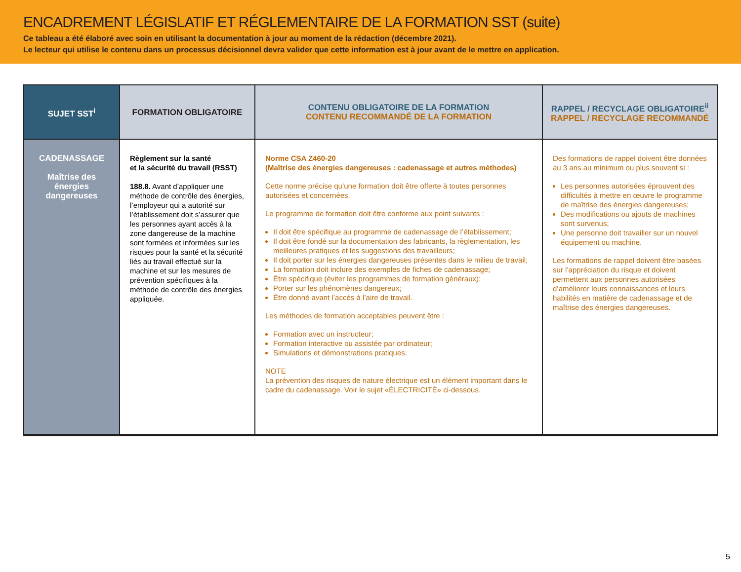ENCADREMENT LÉGISLATIF ET RÉGLEMENTAIRE DE LA FORMATION SST (suite)
Ce tableau a été élaboré avec soin en utilisant la documentation à jour au moment de la rédaction (décembre 2021).
Le lecteur qui utilise le contenu dans un processus décisionnel devra valider que cette information est à jour avant de le mettre en application.
| SUJET SST<sup>i</sup> | FORMATION OBLIGATOIRE | CONTENU OBLIGATOIRE DE LA FORMATION CONTENU RECOMMANDÉ DE LA FORMATION | RAPPEL / RECYCLAGE OBLIGATOIRE<sup>ii</sup> RAPPEL / RECYCLAGE RECOMMANDÉ |
| --- | --- | --- | --- |
| CADENASSAGE Maîtrise des énergies dangereuses | Règlement sur la santé et la sécurité du travail (RSST) 188.8. Avant d’appliquer une méthode de contrôle des énergies, l’employeur qui a autorité sur l’établissement doit s’assurer que les personnes ayant accès à la zone dangereuse de la machine sont formées et informées sur les risques pour la santé et la sécurité liés au travail effectué sur la machine et sur les mesures de prévention spécifiques à la méthode de contrôle des énergies appliquée. | Norme CSA Z460-20 (Maîtrise des énergies dangereuses : cadenassage et autres méthodes) Cette norme précise qu’une formation doit être offerte à toutes personnes autorisées et concernées. Le programme de formation doit être conforme aux point suivants : Il doit être spécifique au programme de cadenassage de l’établissement; Il doit être fondé sur la documentation des fabricants, la règlementation, les meilleures pratiques et les suggestions des travailleurs; Il doit porter sur les énergies dangereuses présentes dans le milieu de travail; La formation doit inclure des exemples de fiches de cadenassage; Être spécifique (éviter les programmes de formation généraux); Porter sur les phénomènes dangereux; Être donné avant l’accès à l’aire de travail. Les méthodes de formation acceptables peuvent être : Formation avec un instructeur; Formation interactive ou assistée par ordinateur; Simulations et démonstrations pratiques. NOTE La prévention des risques de nature électrique est un élément important dans le cadre du cadenassage. Voir le sujet «ÉLECTRICITÉ» ci-dessous. | Des formations de rappel doivent être données au 3 ans au minimum ou plus souvent si : Les personnes autorisées éprouvent des difficultés à mettre en œuvre le programme de maîtrise des énergies dangereuses; Des modifications ou ajouts de machines sont survenus; Une personne doit travailler sur un nouvel équipement ou machine. Les formations de rappel doivent être basées sur l’appréciation du risque et doivent permettent aux personnes autorisées d’améliorer leurs connaissances et leurs habilités en matière de cadenassage et de maîtrise des énergies dangereuses. |
5